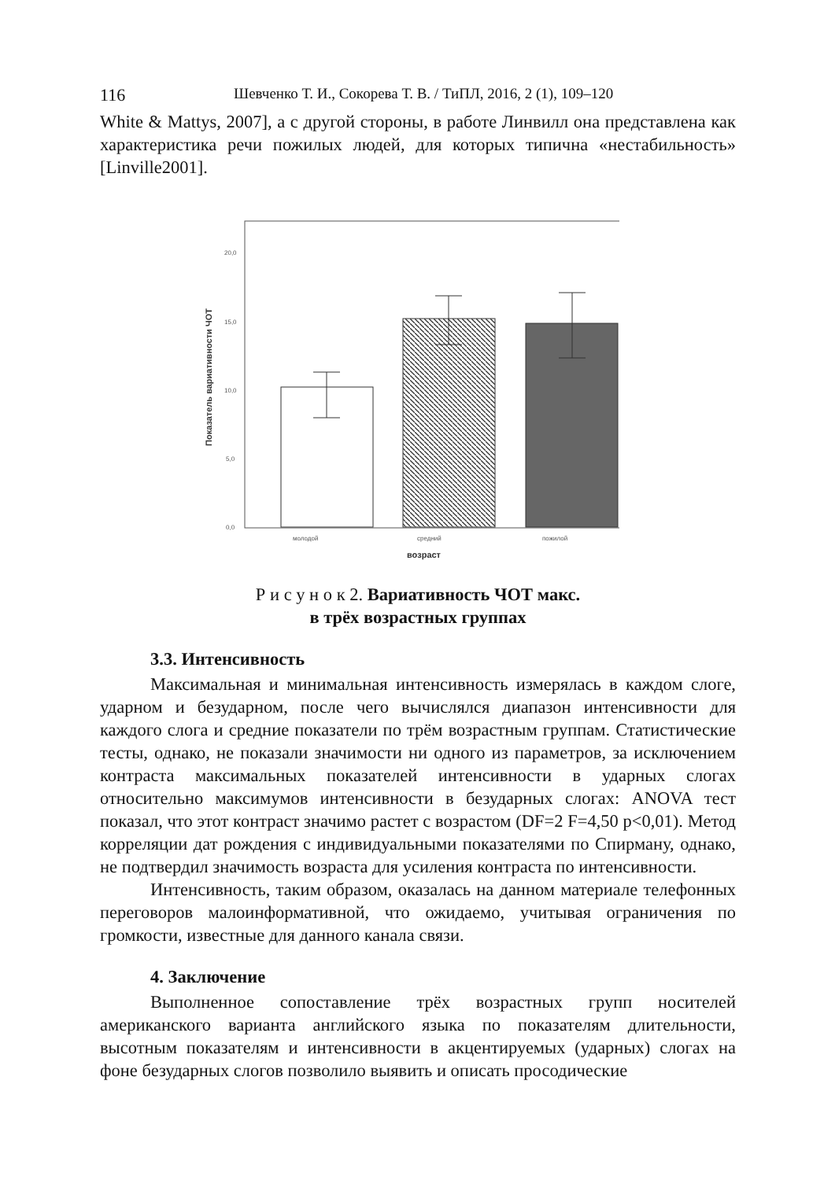116 Шевченко Т. И., Сокорева Т. В. / ТиПЛ, 2016, 2 (1), 109–120
White & Mattys, 2007], а с другой стороны, в работе Линвилл она представлена как характеристика речи пожилых людей, для которых типична «нестабильность» [Linville2001].
20,0
15,0
10,0
5,0
0,0
молодой
средний
пожилой
возраст
Показатель вариативности ЧОТ
Р и с у н о к 2. Вариативность ЧОТ макс.
в трёх возрастных группах
3.3. Интенсивность
Максимальная и минимальная интенсивность измерялась в каждом слоге, ударном и безударном, после чего вычислялся диапазон интенсивности для каждого слога и средние показатели по трём возрастным группам. Статистические тесты, однако, не показали значимости ни одного из параметров, за исключением контраста максимальных показателей интенсивности в ударных слогах относительно максимумов интенсивности в безударных слогах: ANOVA тест показал, что этот контраст значимо растет с возрастом (DF=2 F=4,50 p<0,01). Метод корреляции дат рождения с индивидуальными показателями по Спирману, однако, не подтвердил значимость возраста для усиления контраста по интенсивности.
Интенсивность, таким образом, оказалась на данном материале телефонных переговоров малоинформативной, что ожидаемо, учитывая ограничения по громкости, известные для данного канала связи.
4. Заключение
Выполненное сопоставление трёх возрастных групп носителей американского варианта английского языка по показателям длительности, высотным показателям и интенсивности в акцентируемых (ударных) слогах на фоне безударных слогов позволило выявить и описать просодические